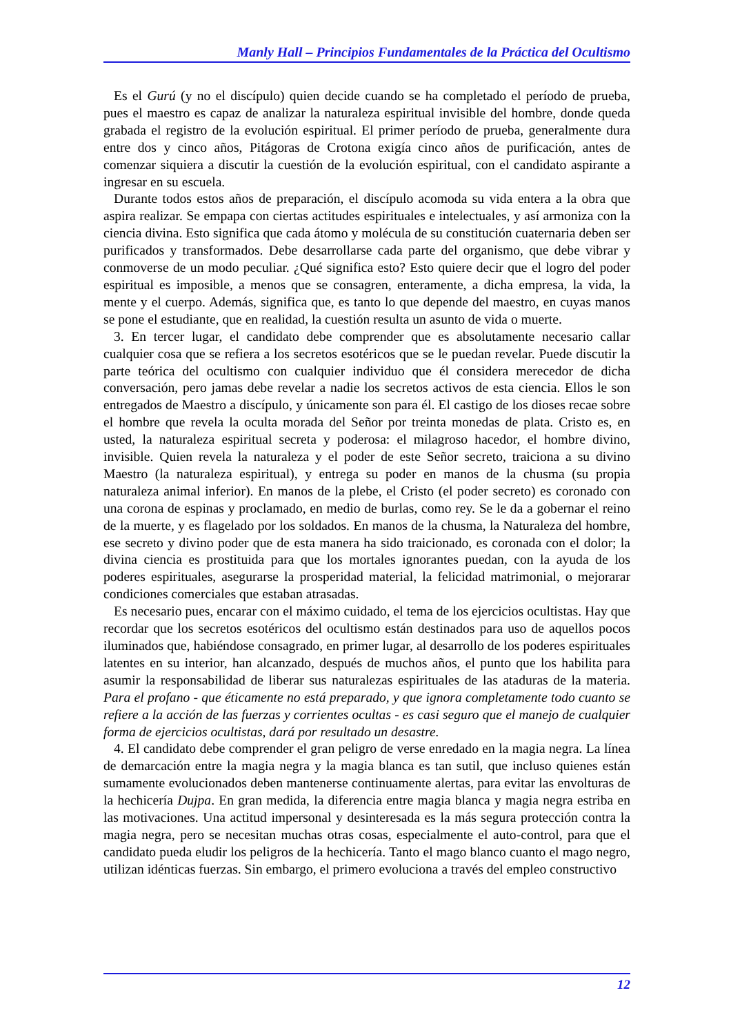Manly Hall – Principios Fundamentales de la Práctica del Ocultismo
Es el Gurú (y no el discípulo) quien decide cuando se ha completado el período de prueba, pues el maestro es capaz de analizar la naturaleza espiritual invisible del hombre, donde queda grabada el registro de la evolución espiritual. El primer período de prueba, generalmente dura entre dos y cinco años, Pitágoras de Crotona exigía cinco años de purificación, antes de comenzar siquiera a discutir la cuestión de la evolución espiritual, con el candidato aspirante a ingresar en su escuela.
Durante todos estos años de preparación, el discípulo acomoda su vida entera a la obra que aspira realizar. Se empapa con ciertas actitudes espirituales e intelectuales, y así armoniza con la ciencia divina. Esto significa que cada átomo y molécula de su constitución cuaternaria deben ser purificados y transformados. Debe desarrollarse cada parte del organismo, que debe vibrar y conmoverse de un modo peculiar. ¿Qué significa esto? Esto quiere decir que el logro del poder espiritual es imposible, a menos que se consagren, enteramente, a dicha empresa, la vida, la mente y el cuerpo. Además, significa que, es tanto lo que depende del maestro, en cuyas manos se pone el estudiante, que en realidad, la cuestión resulta un asunto de vida o muerte.
3. En tercer lugar, el candidato debe comprender que es absolutamente necesario callar cualquier cosa que se refiera a los secretos esotéricos que se le puedan revelar. Puede discutir la parte teórica del ocultismo con cualquier individuo que él considera merecedor de dicha conversación, pero jamas debe revelar a nadie los secretos activos de esta ciencia. Ellos le son entregados de Maestro a discípulo, y únicamente son para él. El castigo de los dioses recae sobre el hombre que revela la oculta morada del Señor por treinta monedas de plata. Cristo es, en usted, la naturaleza espiritual secreta y poderosa: el milagroso hacedor, el hombre divino, invisible. Quien revela la naturaleza y el poder de este Señor secreto, traiciona a su divino Maestro (la naturaleza espiritual), y entrega su poder en manos de la chusma (su propia naturaleza animal inferior). En manos de la plebe, el Cristo (el poder secreto) es coronado con una corona de espinas y proclamado, en medio de burlas, como rey. Se le da a gobernar el reino de la muerte, y es flagelado por los soldados. En manos de la chusma, la Naturaleza del hombre, ese secreto y divino poder que de esta manera ha sido traicionado, es coronada con el dolor; la divina ciencia es prostituida para que los mortales ignorantes puedan, con la ayuda de los poderes espirituales, asegurarse la prosperidad material, la felicidad matrimonial, o mejorarar condiciones comerciales que estaban atrasadas.
Es necesario pues, encarar con el máximo cuidado, el tema de los ejercicios ocultistas. Hay que recordar que los secretos esotéricos del ocultismo están destinados para uso de aquellos pocos iluminados que, habiéndose consagrado, en primer lugar, al desarrollo de los poderes espirituales latentes en su interior, han alcanzado, después de muchos años, el punto que los habilita para asumir la responsabilidad de liberar sus naturalezas espirituales de las ataduras de la materia. Para el profano - que éticamente no está preparado, y que ignora completamente todo cuanto se refiere a la acción de las fuerzas y corrientes ocultas - es casi seguro que el manejo de cualquier forma de ejercicios ocultistas, dará por resultado un desastre.
4. El candidato debe comprender el gran peligro de verse enredado en la magia negra. La línea de demarcación entre la magia negra y la magia blanca es tan sutil, que incluso quienes están sumamente evolucionados deben mantenerse continuamente alertas, para evitar las envolturas de la hechicería Dujpa. En gran medida, la diferencia entre magia blanca y magia negra estriba en las motivaciones. Una actitud impersonal y desinteresada es la más segura protección contra la magia negra, pero se necesitan muchas otras cosas, especialmente el auto-control, para que el candidato pueda eludir los peligros de la hechicería. Tanto el mago blanco cuanto el mago negro, utilizan idénticas fuerzas. Sin embargo, el primero evoluciona a través del empleo constructivo
12